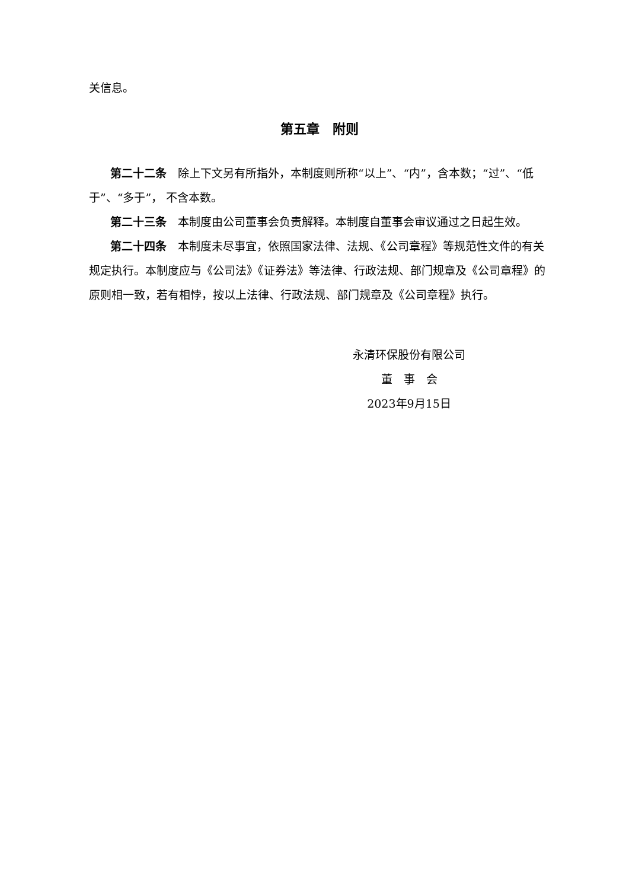关信息。
第五章　附则
第二十二条　除上下文另有所指外，本制度则所称“以上”、“内”，含本数；“过”、“低于”、“多于”， 不含本数。
第二十三条　本制度由公司董事会负责解释。本制度自董事会审议通过之日起生效。
第二十四条　本制度未尽事宜，依照国家法律、法规、《公司章程》等规范性文件的有关规定执行。本制度应与《公司法》《证券法》等法律、行政法规、部门规章及《公司章程》的原则相一致，若有相悖，按以上法律、行政法规、部门规章及《公司章程》执行。
永清环保股份有限公司
董　事　会
2023年9月15日